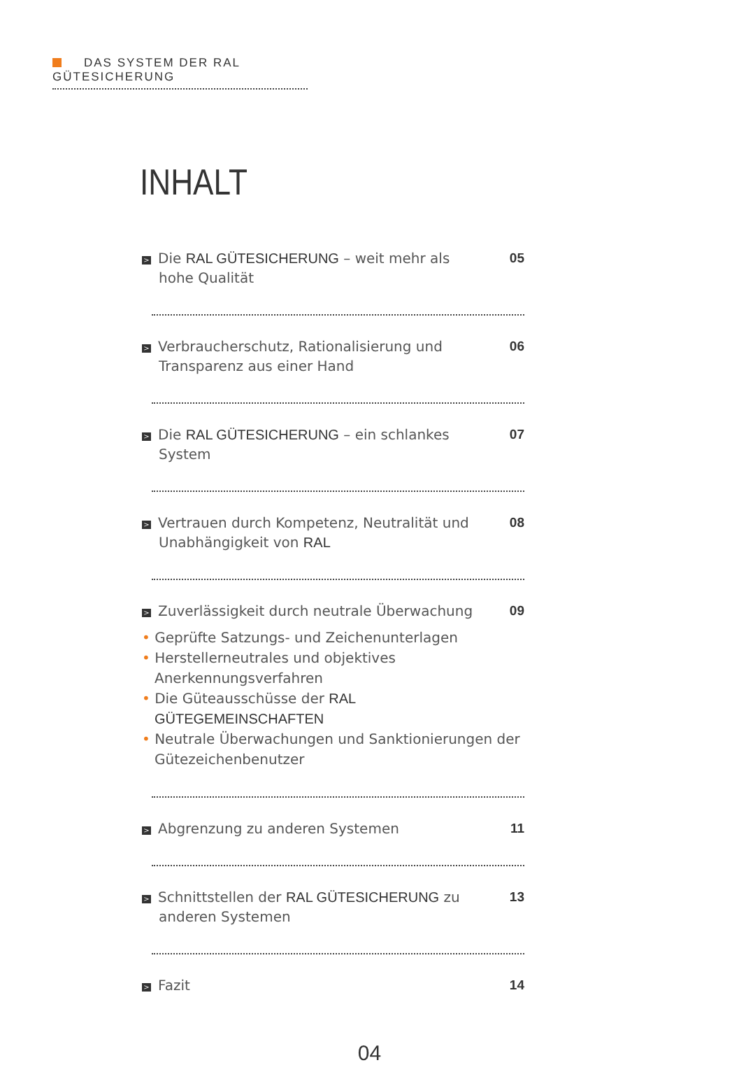DAS SYSTEM DER RAL GÜTESICHERUNG
INHALT
> Die RAL GÜTESICHERUNG – weit mehr als hohe Qualität
05
> Verbraucherschutz, Rationalisierung und Transparenz aus einer Hand
06
> Die RAL GÜTESICHERUNG – ein schlankes System
07
> Vertrauen durch Kompetenz, Neutralität und Unabhängigkeit von RAL
08
> Zuverlässigkeit durch neutrale Überwachung
09
Geprüfte Satzungs- und Zeichenunterlagen
Herstellerneutrales und objektives Anerkennungsverfahren
Die Güteausschüsse der RAL GÜTEGEMEINSCHAFTEN
Neutrale Überwachungen und Sanktionierungen der Gütezeichenbenutzer
> Abgrenzung zu anderen Systemen 11
> Schnittstellen der RAL GÜTESICHERUNG zu anderen Systemen
13
> Fazit 14
04